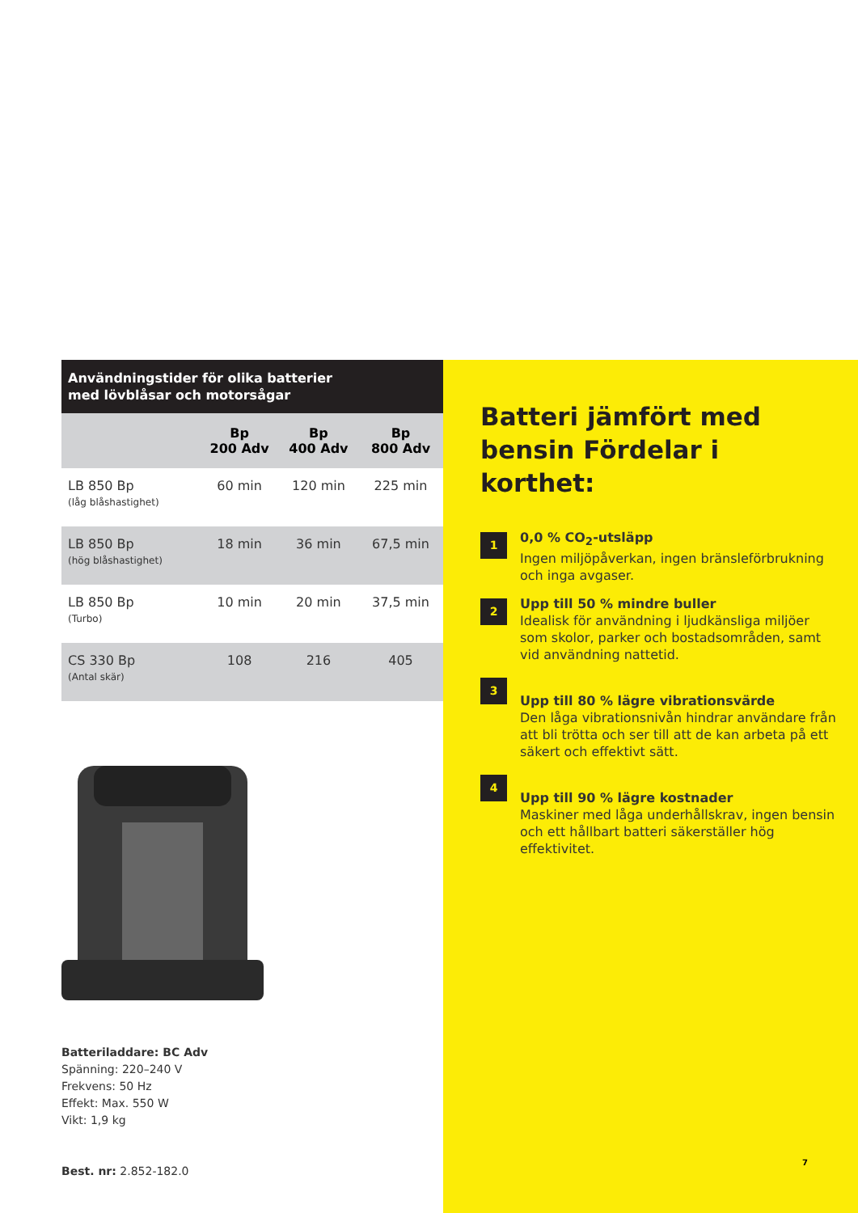Användningstider för olika batterier
med lövblåsar och motorsågar
| | Bp 200 Adv | Bp 400 Adv | Bp 800 Adv |
| --- | --- | --- | --- |
| LB 850 Bp (låg blåshastighet) | 60 min | 120 min | 225 min |
| LB 850 Bp (hög blåshastighet) | 18 min | 36 min | 67,5 min |
| LB 850 Bp (Turbo) | 10 min | 20 min | 37,5 min |
| CS 330 Bp (Antal skär) | 108 | 216 | 405 |
Batteriladdare: BC Adv
Spänning: 220–240 V
Frekvens: 50 Hz
Effekt: Max. 550 W
Vikt: 1,9 kg
Best. nr: 2.852-182.0
Batteri jämfört med bensin Fördelar i korthet:
1
0,0 % CO<sub>2</sub>-utsläpp
Ingen miljöpåverkan, ingen bränsleförbrukning och inga avgaser.
2
Upp till 50 % mindre buller
Idealisk för användning i ljudkänsliga miljöer som skolor, parker och bostadsområden, samt vid användning nattetid.
3
Upp till 80 % lägre vibrationsvärde
Den låga vibrationsnivån hindrar användare från att bli trötta och ser till att de kan arbeta på ett säkert och effektivt sätt.
4
Upp till 90 % lägre kostnader
Maskiner med låga underhållskrav, ingen bensin och ett hållbart batteri säkerställer hög effektivitet.
7